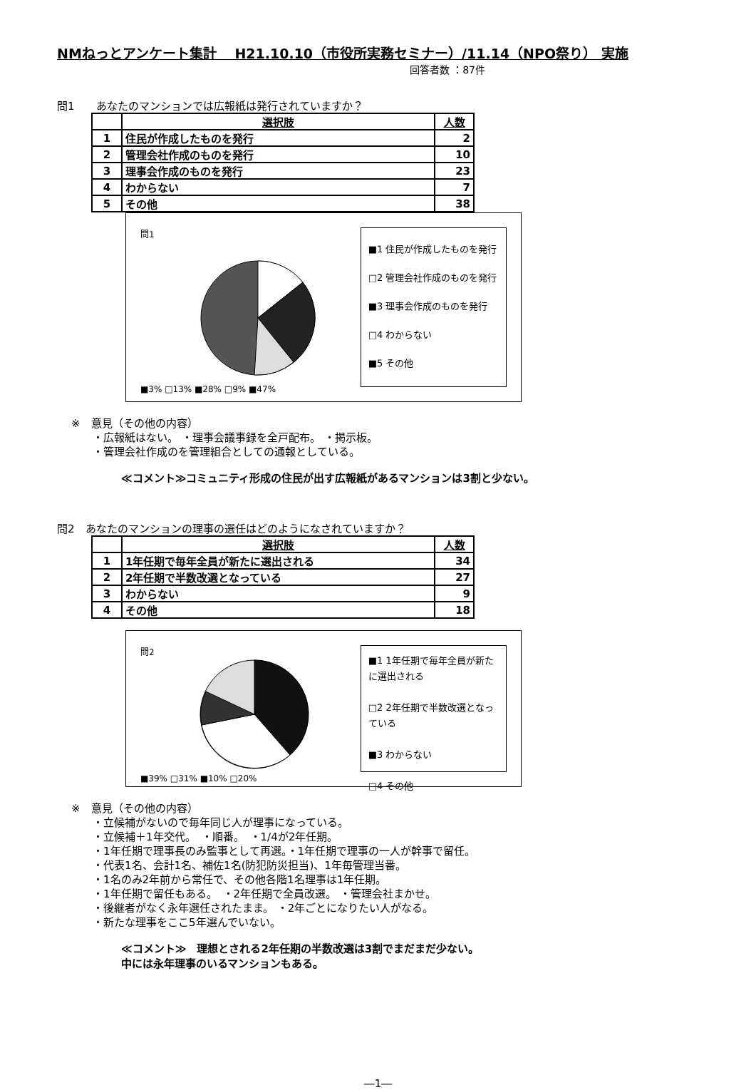NMねっとアンケート集計　 H21.10.10（市役所実務セミナー）/11.14（NPO祭り） 実施
回答者数 ：87件
問1　　あなたのマンションでは広報紙は発行されていますか？
| | 選択肢 | 人数 |
| --- | --- | --- |
| 1 | 住民が作成したものを発行 | 2 |
| 2 | 管理会社作成のものを発行 | 10 |
| 3 | 理事会作成のものを発行 | 23 |
| 4 | わからない | 7 |
| 5 | その他 | 38 |
問1
■3% □13% ■28% □9% ■47%
■1 住民が作成したものを発行
□2 管理会社作成のものを発行
■3 理事会作成のものを発行
□4 わからない
■5 その他
※　意見（その他の内容）
　　・広報紙はない。 ・理事会議事録を全戸配布。 ・掲示板。
　　・管理会社作成のを管理組合としての通報としている。
≪コメント≫コミュニティ形成の住民が出す広報紙があるマンションは3割と少ない。
問2　あなたのマンションの理事の選任はどのようになされていますか？
| | 選択肢 | 人数 |
| --- | --- | --- |
| 1 | 1年任期で毎年全員が新たに選出される | 34 |
| 2 | 2年任期で半数改選となっている | 27 |
| 3 | わからない | 9 |
| 4 | その他 | 18 |
問2
■39% □31% ■10% □20%
■1 1年任期で毎年全員が新たに選出される
□2 2年任期で半数改選となっている
■3 わからない
□4 その他
※　意見（その他の内容）
　　・立候補がないので毎年同じ人が理事になっている。
　　・立候補＋1年交代。　・順番。　・1/4が2年任期。
　　・1年任期で理事長のみ監事として再選。・1年任期で理事の一人が幹事で留任。
　　・代表1名、会計1名、補佐1名(防犯防災担当)、1年毎管理当番。
　　・1名のみ2年前から常任で、その他各階1名理事は1年任期。
　　・1年任期で留任もある。　・2年任期で全員改選。 ・管理会社まかせ。
　　・後継者がなく永年選任されたまま。 ・2年ごとになりたい人がなる。
　　・新たな理事をここ5年選んでいない。
≪コメント≫　理想とされる2年任期の半数改選は3割でまだまだ少ない。
中には永年理事のいるマンションもある。
―1―